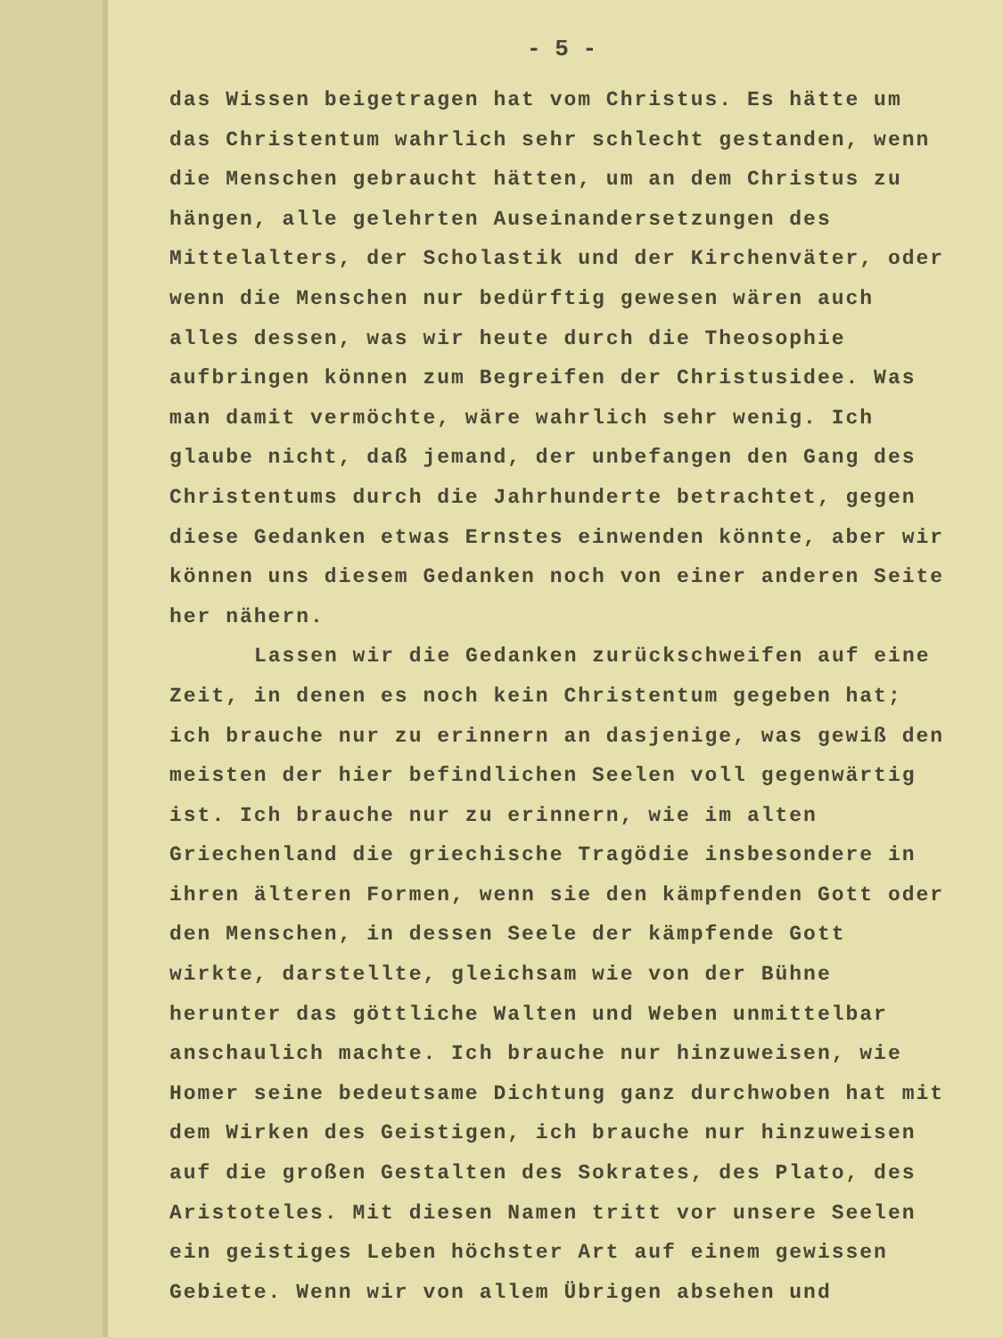- 5 -
das Wissen beigetragen hat vom Christus. Es hätte um das Christentum wahrlich sehr schlecht gestanden, wenn die Menschen gebraucht hätten, um an dem Christus zu hängen, alle gelehrten Auseinandersetzungen des Mittelalters, der Scholastik und der Kirchenväter, oder wenn die Menschen nur bedürftig gewesen wären auch alles dessen, was wir heute durch die Theosophie aufbringen können zum Begreifen der Christusidee. Was man damit vermöchte, wäre wahrlich sehr wenig. Ich glaube nicht, daß jemand, der unbefangen den Gang des Christentums durch die Jahrhunderte betrachtet, gegen diese Gedanken etwas Ernstes einwenden könnte, aber wir können uns diesem Gedanken noch von einer anderen Seite her nähern.
Lassen wir die Gedanken zurückschweifen auf eine Zeit, in denen es noch kein Christentum gegeben hat; ich brauche nur zu erinnern an dasjenige, was gewiß den meisten der hier befindlichen Seelen voll gegenwärtig ist. Ich brauche nur zu erinnern, wie im alten Griechenland die griechische Tragödie insbesondere in ihren älteren Formen, wenn sie den kämpfenden Gott oder den Menschen, in dessen Seele der kämpfende Gott wirkte, darstellte, gleichsam wie von der Bühne herunter das göttliche Walten und Weben unmittelbar anschaulich machte. Ich brauche nur hinzuweisen, wie Homer seine bedeutsame Dichtung ganz durchwoben hat mit dem Wirken des Geistigen, ich brauche nur hinzuweisen auf die großen Gestalten des Sokrates, des Plato, des Aristoteles. Mit diesen Namen tritt vor unsere Seelen ein geistiges Leben höchster Art auf einem gewissen Gebiete. Wenn wir von allem Übrigen absehen und